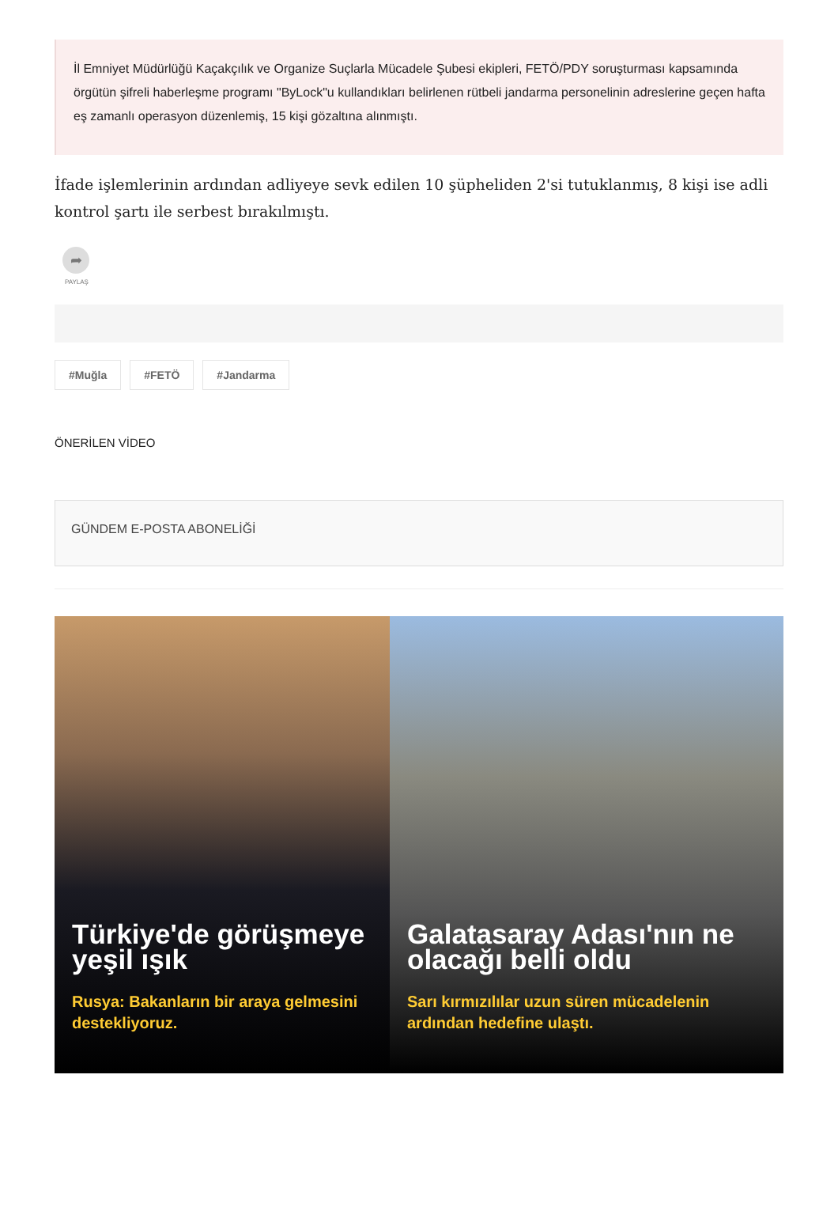İl Emniyet Müdürlüğü Kaçakçılık ve Organize Suçlarla Mücadele Şubesi ekipleri, FETÖ/PDY soruşturması kapsamında örgütün şifreli haberleşme programı "ByLock"u kullandıkları belirlenen rütbeli jandarma personelinin adreslerine geçen hafta eş zamanlı operasyon düzenlemiş, 15 kişi gözaltına alınmıştı.
İfade işlemlerinin ardından adliyeye sevk edilen 10 şüpheliden 2'si tutuklanmış, 8 kişi ise adli kontrol şartı ile serbest bırakılmıştı.
➦
PAYLAŞ
#Muğla #FETÖ #Jandarma
ÖNERİLEN VİDEO
GÜNDEM E-POSTA ABONELİĞİ
Türkiye'de görüşmeye yeşil ışık
Rusya: Bakanların bir araya gelmesini destekliyoruz.
Galatasaray Adası'nın ne olacağı belli oldu
Sarı kırmızılılar uzun süren mücadelenin ardından hedefine ulaştı.